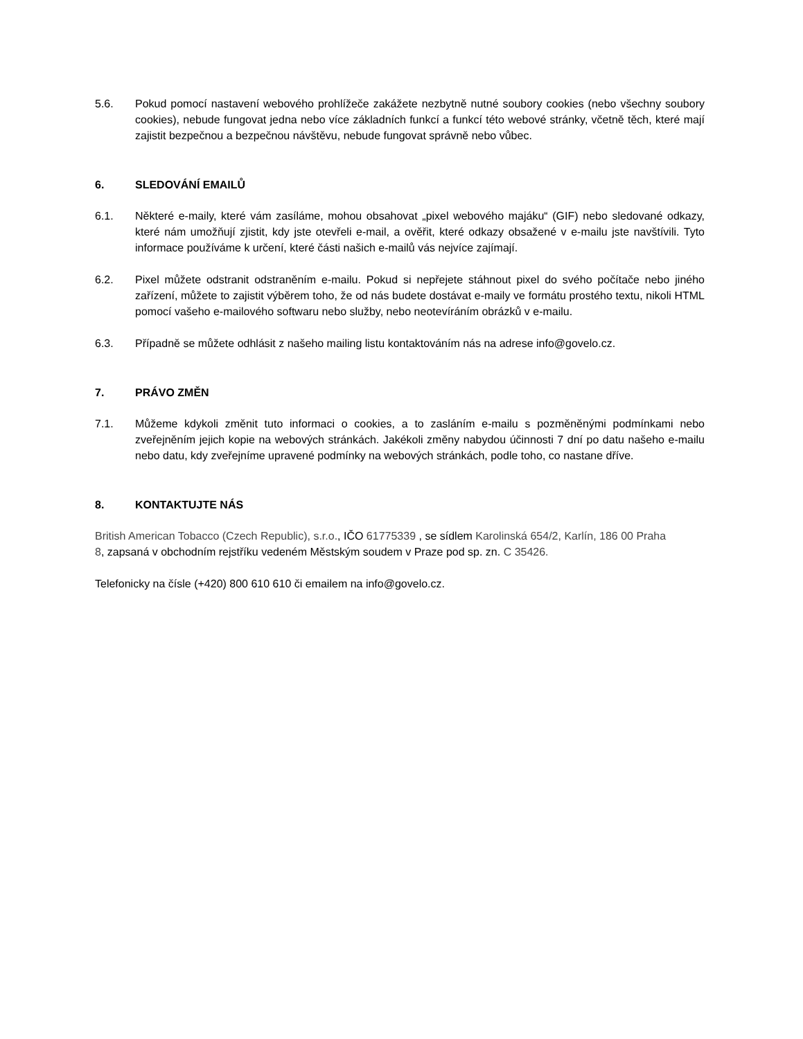5.6. Pokud pomocí nastavení webového prohlížeče zakážete nezbytně nutné soubory cookies (nebo všechny soubory cookies), nebude fungovat jedna nebo více základních funkcí a funkcí této webové stránky, včetně těch, které mají zajistit bezpečnou a bezpečnou návštěvu, nebude fungovat správně nebo vůbec.
6. SLEDOVÁNÍ EMAILŮ
6.1. Některé e-maily, které vám zasíláme, mohou obsahovat „pixel webového majáku“ (GIF) nebo sledované odkazy, které nám umožňují zjistit, kdy jste otevřeli e-mail, a ověřit, které odkazy obsažené v e-mailu jste navštívili. Tyto informace používáme k určení, které části našich e-mailů vás nejvíce zajímají.
6.2. Pixel můžete odstranit odstraněním e-mailu. Pokud si nepřejete stáhnout pixel do svého počítače nebo jiného zařízení, můžete to zajistit výběrem toho, že od nás budete dostávat e-maily ve formátu prostého textu, nikoli HTML pomocí vašeho e-mailového softwaru nebo služby, nebo neotevíráním obrázků v e-mailu.
6.3. Případně se můžete odhlásit z našeho mailing listu kontaktováním nás na adrese info@govelo.cz.
7. PRÁVO ZMĚN
7.1. Můžeme kdykoli změnit tuto informaci o cookies, a to zasláním e-mailu s pozměněnými podmínkami nebo zveřejněním jejich kopie na webových stránkách. Jakékoli změny nabydou účinnosti 7 dní po datu našeho e-mailu nebo datu, kdy zveřejníme upravené podmínky na webových stránkách, podle toho, co nastane dříve.
8. KONTAKTUJTE NÁS
British American Tobacco (Czech Republic), s.r.o., IČO 61775339 , se sídlem Karolinská 654/2, Karlín, 186 00 Praha 8, zapsaná v obchodním rejstříku vedeném Městským soudem v Praze pod sp. zn. C 35426.
Telefonicky na čísle (+420) 800 610 610 či emailem na info@govelo.cz.